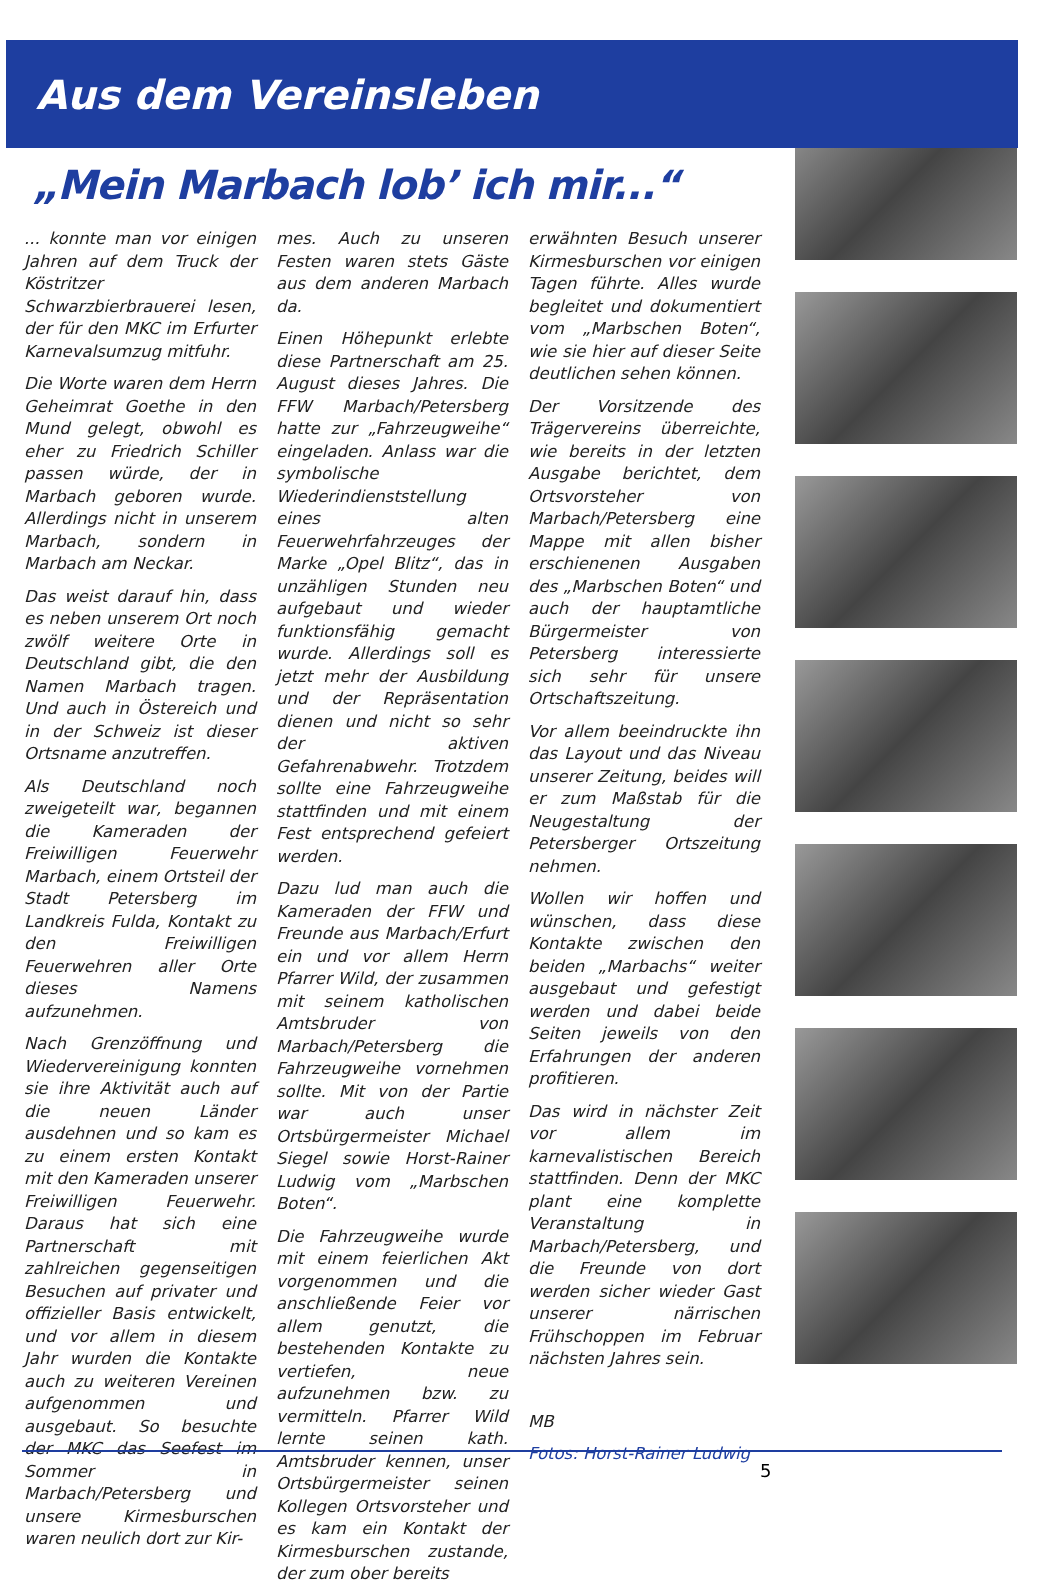Aus dem Vereinsleben
„Mein Marbach lob’ ich mir...“
... konnte man vor einigen Jahren auf dem Truck der Köstritzer Schwarzbierbrauerei lesen, der für den MKC im Erfurter Karnevalsumzug mitfuhr.
Die Worte waren dem Herrn Geheimrat Goethe in den Mund gelegt, obwohl es eher zu Friedrich Schiller passen würde, der in Marbach geboren wurde. Allerdings nicht in unserem Marbach, sondern in Marbach am Neckar.
Das weist darauf hin, dass es neben unserem Ort noch zwölf weitere Orte in Deutschland gibt, die den Namen Marbach tragen. Und auch in Östereich und in der Schweiz ist dieser Ortsname anzutreffen.
Als Deutschland noch zweigeteilt war, begannen die Kameraden der Freiwilligen Feuerwehr Marbach, einem Ortsteil der Stadt Petersberg im Landkreis Fulda, Kontakt zu den Freiwilligen Feuerwehren aller Orte dieses Namens aufzunehmen.
Nach Grenzöffnung und Wiedervereinigung konnten sie ihre Aktivität auch auf die neuen Länder ausdehnen und so kam es zu einem ersten Kontakt mit den Kameraden unserer Freiwilligen Feuerwehr. Daraus hat sich eine Partnerschaft mit zahlreichen gegenseitigen Besuchen auf privater und offizieller Basis entwickelt, und vor allem in diesem Jahr wurden die Kontakte auch zu weiteren Vereinen aufgenommen und ausgebaut. So besuchte der MKC das Seefest im Sommer in Marbach/Petersberg und unsere Kirmesburschen waren neulich dort zur Kir-
mes. Auch zu unseren Festen waren stets Gäste aus dem anderen Marbach da.
Einen Höhepunkt erlebte diese Partnerschaft am 25. August dieses Jahres. Die FFW Marbach/Petersberg hatte zur „Fahrzeugweihe“ eingeladen. Anlass war die symbolische Wiederindienststellung eines alten Feuerwehrfahrzeuges der Marke „Opel Blitz“, das in unzähligen Stunden neu aufgebaut und wieder funktionsfähig gemacht wurde. Allerdings soll es jetzt mehr der Ausbildung und der Repräsentation dienen und nicht so sehr der aktiven Gefahrenabwehr. Trotzdem sollte eine Fahrzeugweihe stattfinden und mit einem Fest entsprechend gefeiert werden.
Dazu lud man auch die Kameraden der FFW und Freunde aus Marbach/Erfurt ein und vor allem Herrn Pfarrer Wild, der zusammen mit seinem katholischen Amtsbruder von Marbach/Petersberg die Fahrzeugweihe vornehmen sollte. Mit von der Partie war auch unser Ortsbürgermeister Michael Siegel sowie Horst-Rainer Ludwig vom „Marbschen Boten“.
Die Fahrzeugweihe wurde mit einem feierlichen Akt vorgenommen und die anschließende Feier vor allem genutzt, die bestehenden Kontakte zu vertiefen, neue aufzunehmen bzw. zu vermitteln. Pfarrer Wild lernte seinen kath. Amtsbruder kennen, unser Ortsbürgermeister seinen Kollegen Ortsvorsteher und es kam ein Kontakt der Kirmesburschen zustande, der zum ober bereits
erwähnten Besuch unserer Kirmesburschen vor einigen Tagen führte. Alles wurde begleitet und dokumentiert vom „Marbschen Boten“, wie sie hier auf dieser Seite deutlichen sehen können.
Der Vorsitzende des Trägervereins überreichte, wie bereits in der letzten Ausgabe berichtet, dem Ortsvorsteher von Marbach/Petersberg eine Mappe mit allen bisher erschienenen Ausgaben des „Marbschen Boten“ und auch der hauptamtliche Bürgermeister von Petersberg interessierte sich sehr für unsere Ortschaftszeitung.
Vor allem beeindruckte ihn das Layout und das Niveau unserer Zeitung, beides will er zum Maßstab für die Neugestaltung der Petersberger Ortszeitung nehmen.
Wollen wir hoffen und wünschen, dass diese Kontakte zwischen den beiden „Marbachs“ weiter ausgebaut und gefestigt werden und dabei beide Seiten jeweils von den Erfahrungen der anderen profitieren.
Das wird in nächster Zeit vor allem im karnevalistischen Bereich stattfinden. Denn der MKC plant eine komplette Veranstaltung in Marbach/Petersberg, und die Freunde von dort werden sicher wieder Gast unserer närrischen Frühschoppen im Februar nächsten Jahres sein.
MB
Fotos: Horst-Rainer Ludwig
5